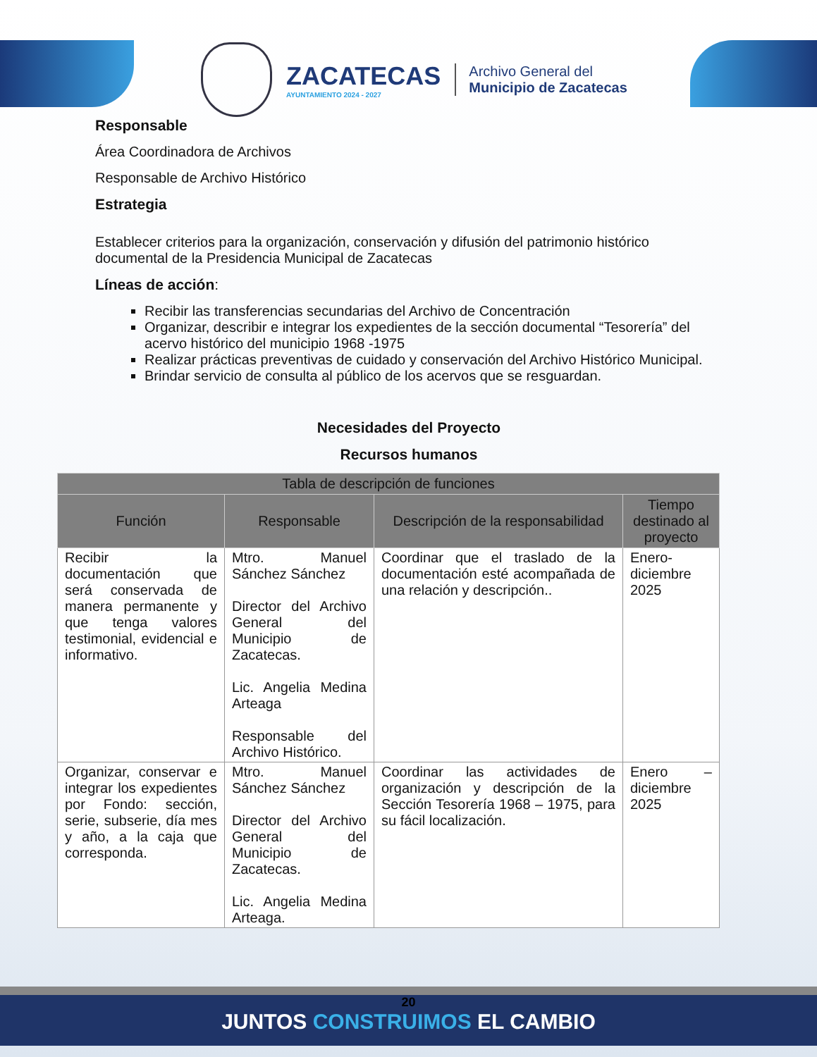ZACATECAS
AYUNTAMIENTO 2024 - 2027
Archivo General del
Municipio de Zacatecas
Responsable
Área Coordinadora de Archivos
Responsable de Archivo Histórico
Estrategia
Establecer criterios para la organización, conservación y difusión del patrimonio histórico documental de la Presidencia Municipal de Zacatecas
Líneas de acción:
Recibir las transferencias secundarias del Archivo de Concentración
Organizar, describir e integrar los expedientes de la sección documental “Tesorería” del acervo histórico del municipio 1968 -1975
Realizar prácticas preventivas de cuidado y conservación del Archivo Histórico Municipal.
Brindar servicio de consulta al público de los acervos que se resguardan.
Necesidades del Proyecto
Recursos humanos
| Tabla de descripción de funciones | | | |
| --- | --- | --- | --- |
| Función | Responsable | Descripción de la responsabilidad | Tiempo destinado al proyecto |
| Recibir la documentación que será conservada de manera permanente y que tenga valores testimonial, evidencial e informativo. | Mtro. Manuel Sánchez Sánchez Director del Archivo General del Municipio de Zacatecas. Lic. Angelia Medina Arteaga Responsable del Archivo Histórico. | Coordinar que el traslado de la documentación esté acompañada de una relación y descripción.. | Enero-diciembre 2025 |
| Organizar, conservar e integrar los expedientes por Fondo: sección, serie, subserie, día mes y año, a la caja que corresponda. | Mtro. Manuel Sánchez Sánchez Director del Archivo General del Municipio de Zacatecas. Lic. Angelia Medina Arteaga. | Coordinar las actividades de organización y descripción de la Sección Tesorería 1968 – 1975, para su fácil localización. | Enero – diciembre 2025 |
20
JUNTOS CONSTRUIMOS EL CAMBIO